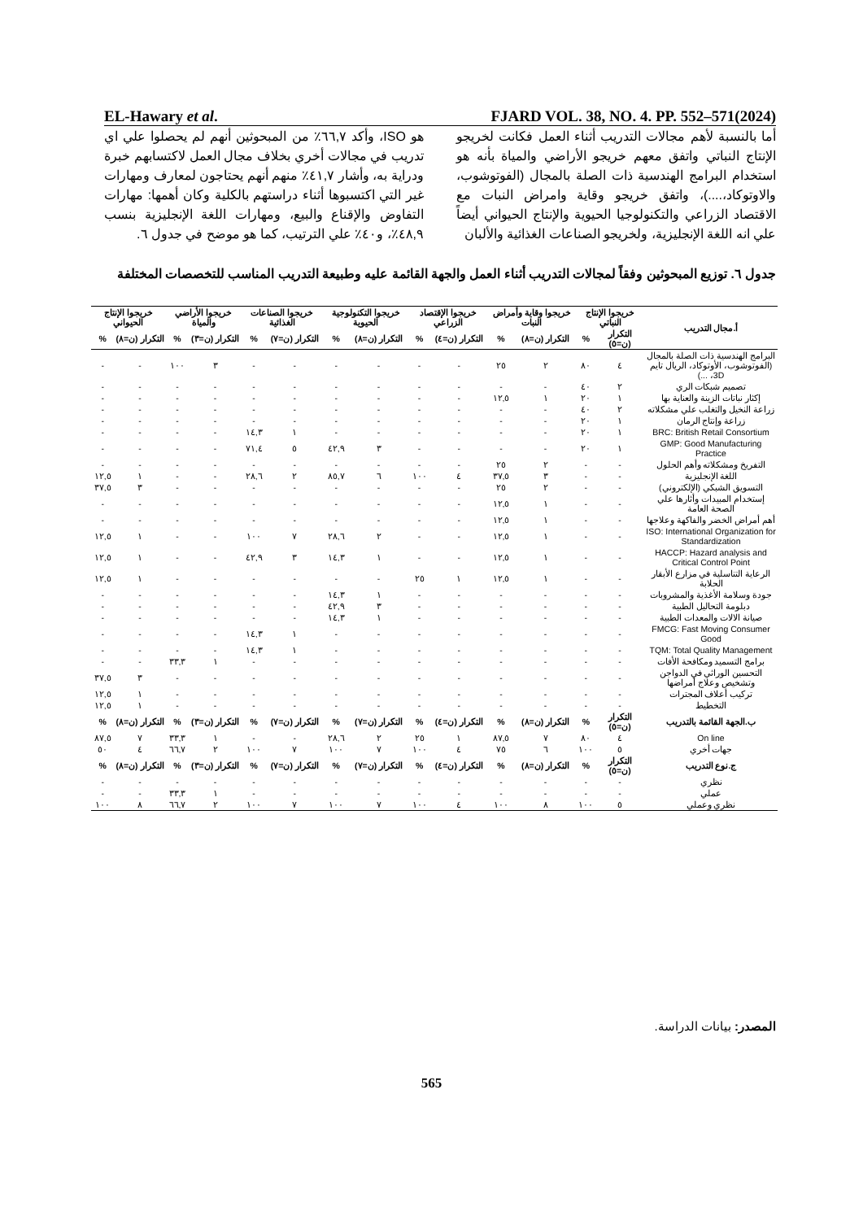EL-Hawary et al. FJARD VOL. 38, NO. 4. PP. 552–571(2024)
أما بالنسبة لأهم مجالات التدريب أثناء العمل فكانت لخريجو الإنتاج النباتي واتفق معهم خريجو الأراضي والمياة بأنه هو استخدام البرامج الهندسية ذات الصلة بالمجال (الفوتوشوب، والاوتوكاد،....)، واتفق خريجو وقاية وامراض النبات مع الاقتصاد الزراعي والتكنولوجيا الحيوية والإنتاج الحيواني أيضاً علي انه اللغة الإنجليزية، ولخريجو الصناعات الغذائية والألبان
هو ISO، وأكد ٦٦,٧٪ من المبحوثين أنهم لم يحصلوا علي اي تدريب في مجالات أخري بخلاف مجال العمل لاكتسابهم خبرة ودراية به، وأشار ٤١,٧٪ منهم أنهم يحتاجون لمعارف ومهارات غير التي اكتسبوها أثناء دراستهم بالكلية وكان أهمها: مهارات التفاوض والإقناع والبيع، ومهارات اللغة الإنجليزية بنسب ٤٨,٩٪، و٤٠٪ علي الترتيب، كما هو موضح في جدول ٦.
جدول ٦. توزيع المبحوثين وفقاً لمجالات التدريب أثناء العمل والجهة القائمة عليه وطبيعة التدريب المناسب للتخصصات المختلفة
| أ.مجال التدريب | خريجوا الإنتاج النباتي | | خريجوا وقاية وأمراض النبات | | خريجوا الإقتصاد الزراعي | | خريجوا التكنولوجية الحيوية | | خريجوا الصناعات الغذائية | | خريجوا الأراضي والمياة | | خريجوا الإنتاج الحيواني | |
| --- | --- | --- | --- | --- | --- | --- | --- | --- | --- | --- | --- | --- | --- | --- |
| | التكرار (ن=٥) | % | التكرار (ن=٨) | % | التكرار (ن=٤) | % | التكرار (ن=٨) | % | التكرار (ن=٧) | % | التكرار (ن=٣) | % | التكرار (ن=٨) | % |
| البرامج الهندسية ذات الصلة بالمجال (الفوتوشوب، الأوتوكاد، الريال تايم 3D، ...) | ٤ | ٨٠ | ٢ | ٢٥ | - | - | - | - | - | - | ٣ | ١٠٠ | - | - |
| تصميم شبكات الري | ٢ | ٤٠ | - | - | - | - | - | - | - | - | - | - | - | - |
| إكثار نباتات الزينة والعناية بها | ١ | ٢٠ | ١ | ١٢,٥ | - | - | - | - | - | - | - | - | - | - |
| زراعة النخيل والتغلب علي مشكلاته | ٢ | ٤٠ | - | - | - | - | - | - | - | - | - | - | - | - |
| زراعة وإنتاج الرمان | ١ | ٢٠ | - | - | - | - | - | - | - | - | - | - | - | - |
| BRC: British Retail Consortium | ١ | ٢٠ | - | - | - | - | - | - | ١ | ١٤,٣ | - | - | - | - |
| GMP: Good Manufacturing Practice | ١ | ٢٠ | - | - | - | - | ٣ | ٤٢,٩ | ٥ | ٧١,٤ | - | - | - | - |
| التفريخ ومشكلاته وأهم الحلول | - | - | ٢ | ٢٥ | - | - | - | - | - | - | - | - | - | - |
| اللغة الإنجليزية | - | - | ٣ | ٣٧,٥ | ٤ | ١٠٠ | ٦ | ٨٥,٧ | ٢ | ٢٨,٦ | - | - | ١ | ١٢,٥ |
| التسويق الشبكي (الإلكتروني) | - | - | ٢ | ٢٥ | - | - | - | - | - | - | - | - | ٣ | ٣٧,٥ |
| إستخدام المبيدات وأثارها علي الصحة العامة | - | - | ١ | ١٢,٥ | - | - | - | - | - | - | - | - | - | - |
| أهم أمراض الخضر والفاكهة وعلاجها | - | - | ١ | ١٢,٥ | - | - | - | - | - | - | - | - | - | - |
| ISO: International Organization for Standardization | - | - | ١ | ١٢,٥ | - | - | ٢ | ٢٨,٦ | ٧ | ١٠٠ | - | - | ١ | ١٢,٥ |
| HACCP: Hazard analysis and Critical Control Point | - | - | ١ | ١٢,٥ | - | - | ١ | ١٤,٣ | ٣ | ٤٢,٩ | - | - | ١ | ١٢,٥ |
| الرعاية التناسلية في مزارع الأبقار الحلابة | - | - | ١ | ١٢,٥ | ١ | ٢٥ | - | - | - | - | - | - | ١ | ١٢,٥ |
| جودة وسلامة الأغذية والمشروبات | - | - | - | - | - | - | ١ | ١٤,٣ | - | - | - | - | - | - |
| دبلومة التحاليل الطبية | - | - | - | - | - | - | ٣ | ٤٢,٩ | - | - | - | - | - | - |
| صيانة الالات والمعدات الطبية | - | - | - | - | - | - | ١ | ١٤,٣ | - | - | - | - | - | - |
| FMCG: Fast Moving Consumer Good | - | - | - | - | - | - | - | - | ١ | ١٤,٣ | - | - | - | - |
| TQM: Total Quality Management | - | - | - | - | - | - | - | - | ١ | ١٤,٣ | - | - | - | - |
| برامج التسميد ومكافحة الأفات | - | - | - | - | - | - | - | - | - | - | ١ | ٣٣,٣ | - | - |
| التحسين الوراثي في الدواجن وتشخيص وعلاج أمراضها | - | - | - | - | - | - | - | - | - | - | - | - | ٣ | ٣٧,٥ |
| تركيب أعلاف المجترات | - | - | - | - | - | - | - | - | - | - | - | - | ١ | ١٢,٥ |
| التخطيط | - | - | - | - | - | - | - | - | - | - | - | - | ١ | ١٢,٥ |
| ب.الجهة القائمة بالتدريب | التكرار (ن=٥) | % | التكرار (ن=٨) | % | التكرار (ن=٤) | % | التكرار (ن=٧) | % | التكرار (ن=٧) | % | التكرار (ن=٣) | % | التكرار (ن=٨) | % |
| On line | ٤ | ٨٠ | ٧ | ٨٧,٥ | ١ | ٢٥ | ٢ | ٢٨,٦ | - | - | ١ | ٣٣,٣ | ٧ | ٨٧,٥ |
| جهات أخري | ٥ | ١٠٠ | ٦ | ٧٥ | ٤ | ١٠٠ | ٧ | ١٠٠ | ٧ | ١٠٠ | ٢ | ٦٦,٧ | ٤ | ٥٠ |
| ج.نوع التدريب | التكرار (ن=٥) | % | التكرار (ن=٨) | % | التكرار (ن=٤) | % | التكرار (ن=٧) | % | التكرار (ن=٧) | % | التكرار (ن=٣) | % | التكرار (ن=٨) | % |
| نظري | - | - | - | - | - | - | - | - | - | - | - | - | - | - |
| عملي | - | - | - | - | - | - | - | - | - | - | ١ | ٣٣,٣ | - | - |
| نظري وعملي | ٥ | ١٠٠ | ٨ | ١٠٠ | ٤ | ١٠٠ | ٧ | ١٠٠ | ٧ | ١٠٠ | ٢ | ٦٦,٧ | ٨ | ١٠٠ |
المصدر: بيانات الدراسة.
565